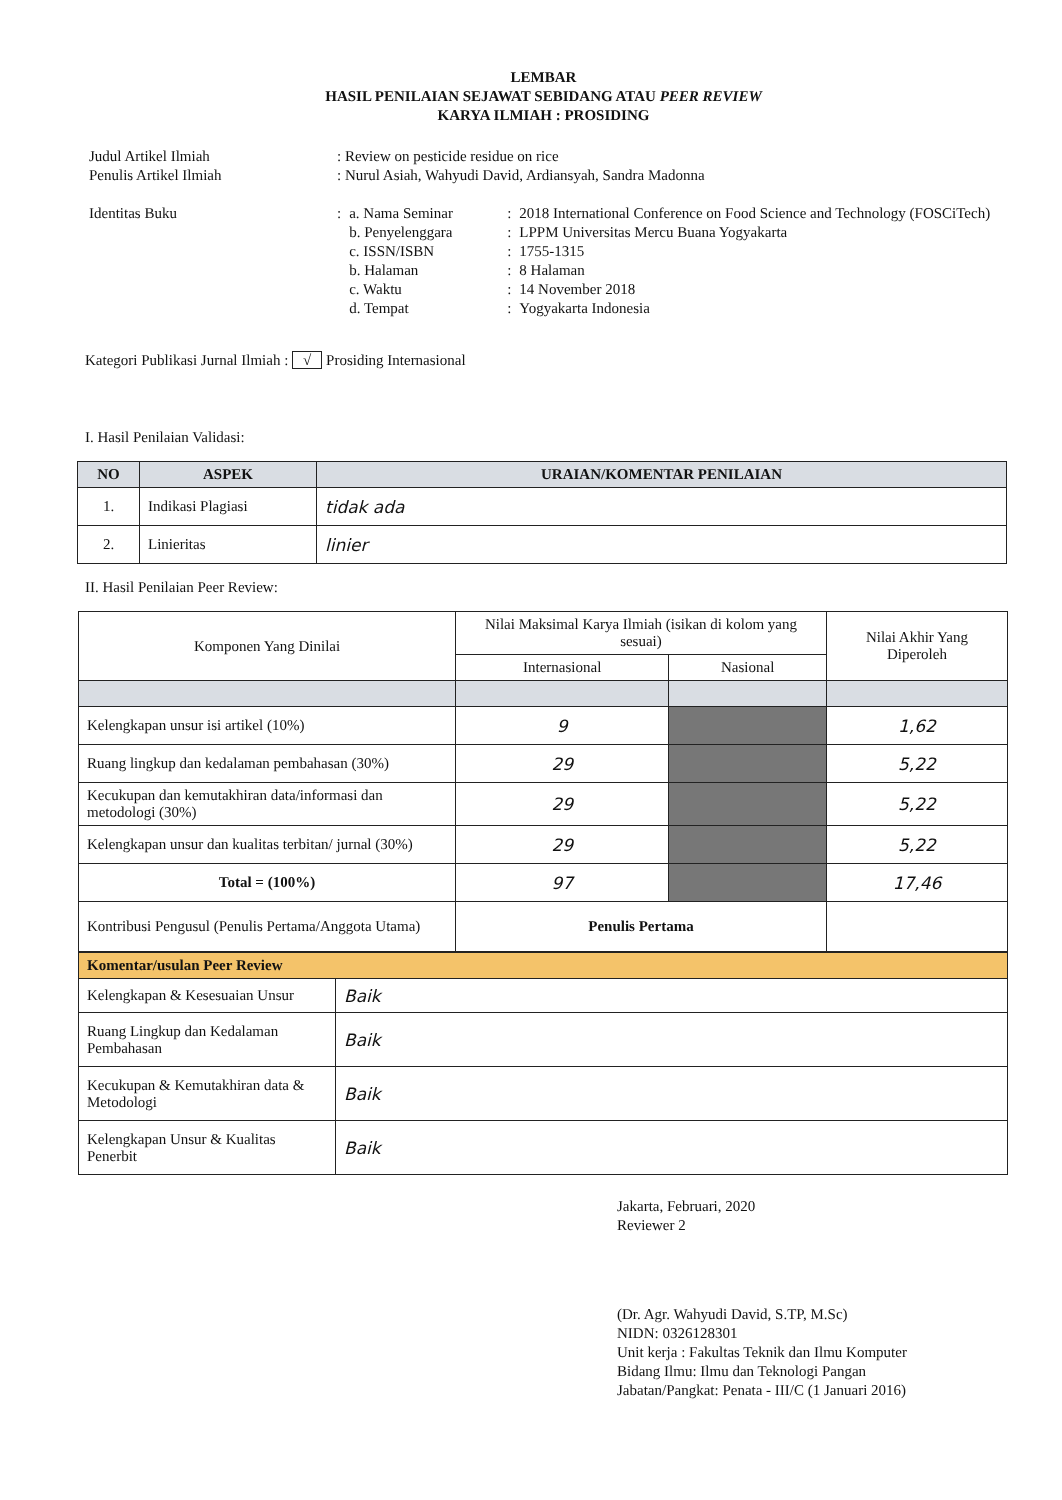LEMBAR
HASIL PENILAIAN SEJAWAT SEBIDANG ATAU PEER REVIEW
KARYA ILMIAH : PROSIDING
| Judul Artikel Ilmiah | : Review on pesticide residue on rice | | | |
| Penulis Artikel Ilmiah | : Nurul Asiah, Wahyudi David, Ardiansyah, Sandra Madonna | | | |
| Identitas Buku | : | a. Nama Seminar | : | 2018 International Conference on Food Science and Technology (FOSCiTech) |
| | | b. Penyelenggara | : | LPPM Universitas Mercu Buana Yogyakarta |
| | | c. ISSN/ISBN | : | 1755-1315 |
| | | b. Halaman | : | 8 Halaman |
| | | c. Waktu | : | 14 November 2018 |
| | | d. Tempat | : | Yogyakarta Indonesia |
Kategori Publikasi Jurnal Ilmiah : √ Prosiding Internasional
I. Hasil Penilaian Validasi:
| NO | ASPEK | URAIAN/KOMENTAR PENILAIAN |
| --- | --- | --- |
| 1. | Indikasi Plagiasi | tidak ada |
| 2. | Linieritas | linier |
II. Hasil Penilaian Peer Review:
| Komponen Yang Dinilai | Nilai Maksimal Karya Ilmiah (isikan di kolom yang sesuai) | | Nilai Akhir Yang Diperoleh |
| | Internasional | Nasional | |
| Kelengkapan unsur isi artikel (10%) | 9 | | 1,62 |
| Ruang lingkup dan kedalaman pembahasan (30%) | 29 | | 5,22 |
| Kecukupan dan kemutakhiran data/informasi dan metodologi (30%) | 29 | | 5,22 |
| Kelengkapan unsur dan kualitas terbitan/ jurnal (30%) | 29 | | 5,22 |
| Total = (100%) | 97 | | 17,46 |
| Kontribusi Pengusul (Penulis Pertama/Anggota Utama) | Penulis Pertama | | |
| Komentar/usulan Peer Review | |
| Kelengkapan & Kesesuaian Unsur | Baik |
| Ruang Lingkup dan Kedalaman Pembahasan | Baik |
| Kecukupan & Kemutakhiran data & Metodologi | Baik |
| Kelengkapan Unsur & Kualitas Penerbit | Baik |
Jakarta, Februari, 2020
Reviewer 2
(Dr. Agr. Wahyudi David, S.TP, M.Sc)
NIDN: 0326128301
Unit kerja : Fakultas Teknik dan Ilmu Komputer
Bidang Ilmu: Ilmu dan Teknologi Pangan
Jabatan/Pangkat: Penata - III/C (1 Januari 2016)